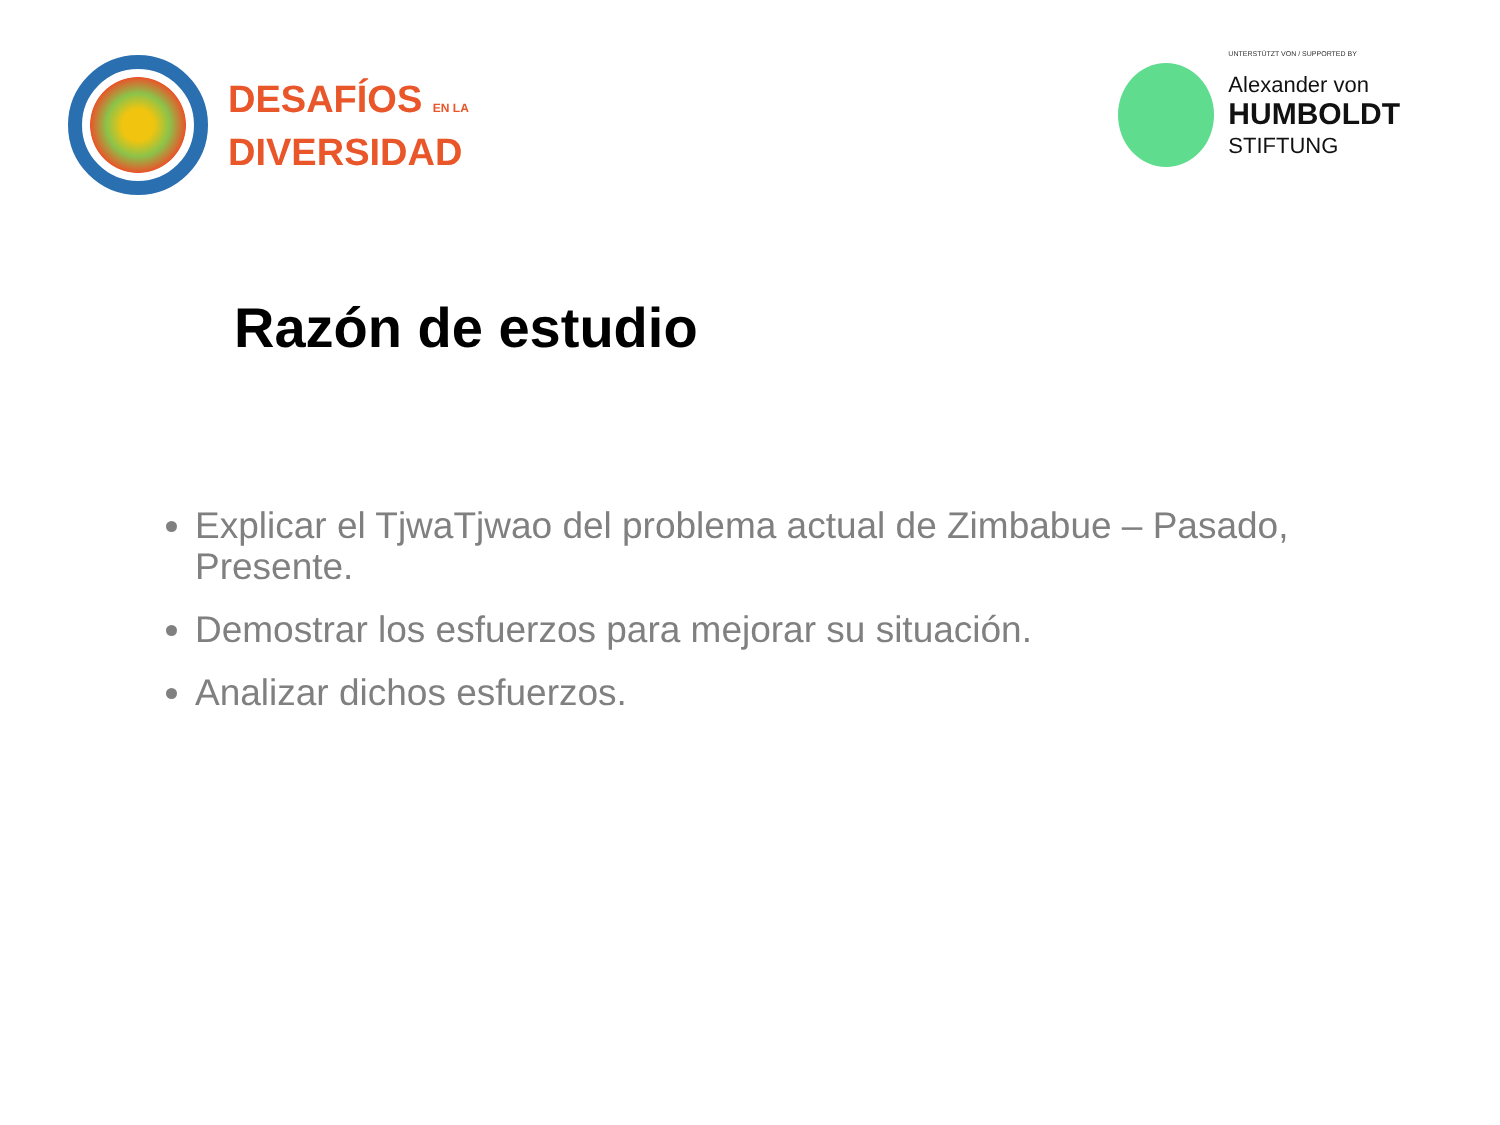DESAFÍOS EN LA
DIVERSIDAD
UNTERSTÜTZT VON / SUPPORTED BY
Alexander von
HUMBOLDT
STIFTUNG
Razón de estudio
Explicar el TjwaTjwao del problema actual de Zimbabue – Pasado, Presente.
Demostrar los esfuerzos para mejorar su situación.
Analizar dichos esfuerzos.